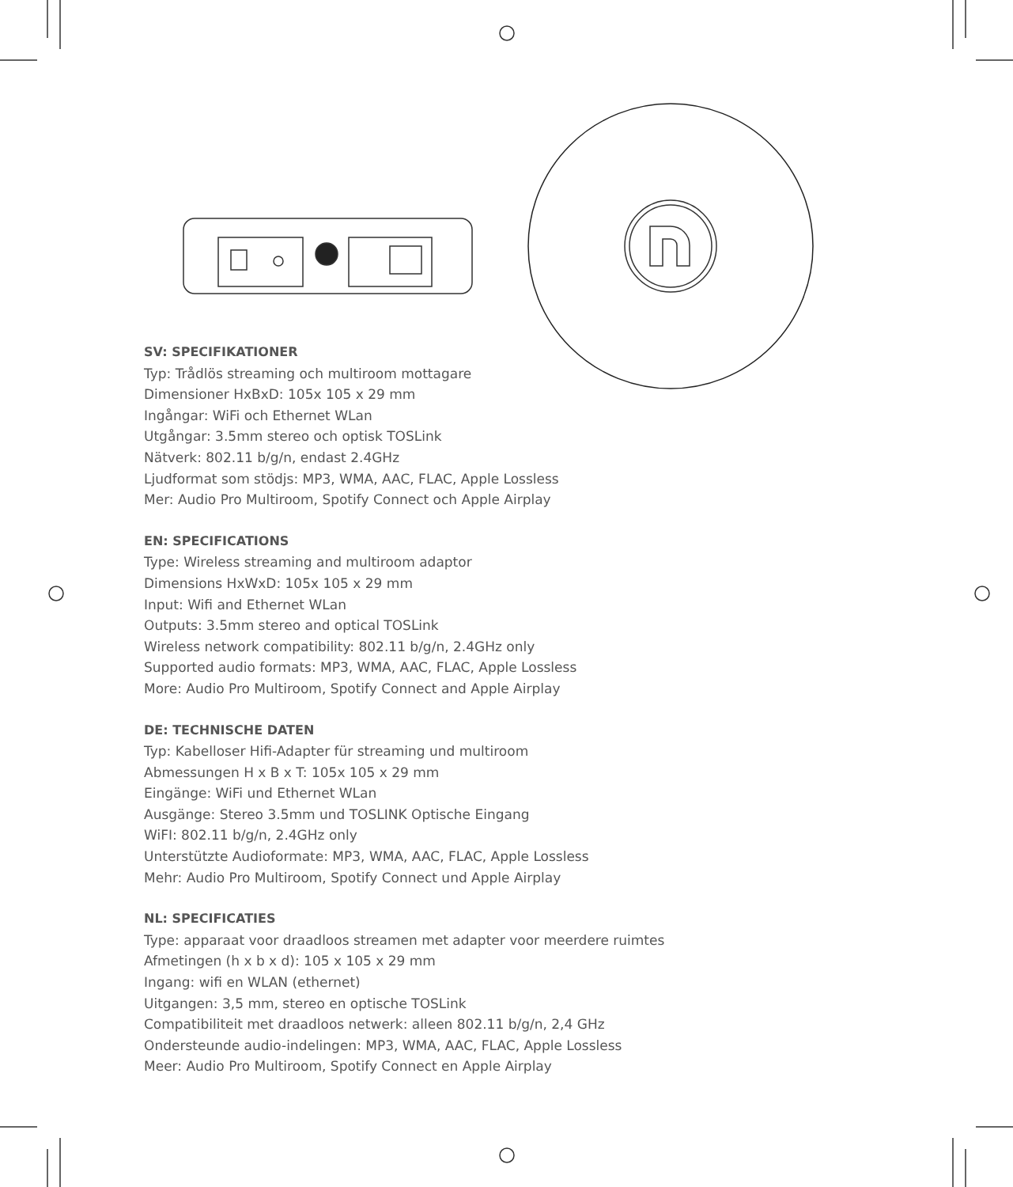SV: SPECIFIKATIONER
Typ: Trådlös streaming och multiroom mottagare
Dimensioner HxBxD: 105x 105 x 29 mm
Ingångar: WiFi och Ethernet WLan
Utgångar: 3.5mm stereo och optisk TOSLink
Nätverk: 802.11 b/g/n, endast 2.4GHz
Ljudformat som stödjs: MP3, WMA, AAC, FLAC, Apple Lossless
Mer: Audio Pro Multiroom, Spotify Connect och Apple Airplay
EN: SPECIFICATIONS
Type: Wireless streaming and multiroom adaptor
Dimensions HxWxD: 105x 105 x 29 mm
Input: Wifi and Ethernet WLan
Outputs: 3.5mm stereo and optical TOSLink
Wireless network compatibility: 802.11 b/g/n, 2.4GHz only
Supported audio formats: MP3, WMA, AAC, FLAC, Apple Lossless
More: Audio Pro Multiroom, Spotify Connect and Apple Airplay
DE: TECHNISCHE DATEN
Typ: Kabelloser Hifi-Adapter für streaming und multiroom
Abmessungen H x B x T: 105x 105 x 29 mm
Eingänge: WiFi und Ethernet WLan
Ausgänge: Stereo 3.5mm und TOSLINK Optische Eingang
WiFI: 802.11 b/g/n, 2.4GHz only
Unterstützte Audioformate: MP3, WMA, AAC, FLAC, Apple Lossless
Mehr: Audio Pro Multiroom, Spotify Connect und Apple Airplay
NL: SPECIFICATIES
Type: apparaat voor draadloos streamen met adapter voor meerdere ruimtes
Afmetingen (h x b x d): 105 x 105 x 29 mm
Ingang: wifi en WLAN (ethernet)
Uitgangen: 3,5 mm, stereo en optische TOSLink
Compatibiliteit met draadloos netwerk: alleen 802.11 b/g/n, 2,4 GHz
Ondersteunde audio-indelingen: MP3, WMA, AAC, FLAC, Apple Lossless
Meer: Audio Pro Multiroom, Spotify Connect en Apple Airplay